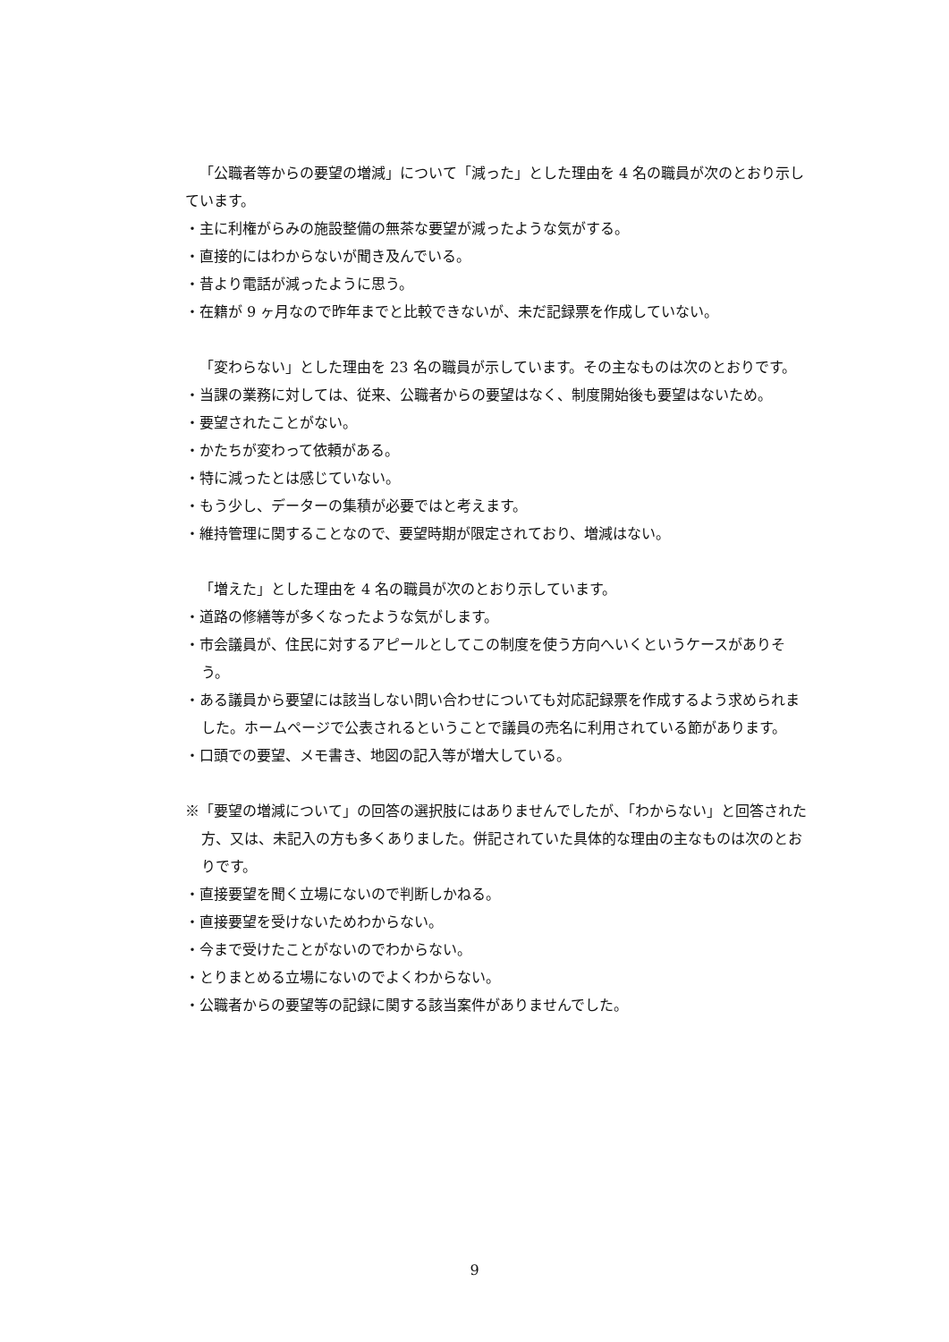「公職者等からの要望の増減」について「減った」とした理由を 4 名の職員が次のとおり示しています。
・主に利権がらみの施設整備の無茶な要望が減ったような気がする。
・直接的にはわからないが聞き及んでいる。
・昔より電話が減ったように思う。
・在籍が 9 ヶ月なので昨年までと比較できないが、未だ記録票を作成していない。
「変わらない」とした理由を 23 名の職員が示しています。その主なものは次のとおりです。
・当課の業務に対しては、従来、公職者からの要望はなく、制度開始後も要望はないため。
・要望されたことがない。
・かたちが変わって依頼がある。
・特に減ったとは感じていない。
・もう少し、データーの集積が必要ではと考えます。
・維持管理に関することなので、要望時期が限定されており、増減はない。
「増えた」とした理由を 4 名の職員が次のとおり示しています。
・道路の修繕等が多くなったような気がします。
・市会議員が、住民に対するアピールとしてこの制度を使う方向へいくというケースがありそう。
・ある議員から要望には該当しない問い合わせについても対応記録票を作成するよう求められました。ホームページで公表されるということで議員の売名に利用されている節があります。
・口頭での要望、メモ書き、地図の記入等が増大している。
※「要望の増減について」の回答の選択肢にはありませんでしたが、「わからない」と回答された方、又は、未記入の方も多くありました。併記されていた具体的な理由の主なものは次のとおりです。
・直接要望を聞く立場にないので判断しかねる。
・直接要望を受けないためわからない。
・今まで受けたことがないのでわからない。
・とりまとめる立場にないのでよくわからない。
・公職者からの要望等の記録に関する該当案件がありませんでした。
9